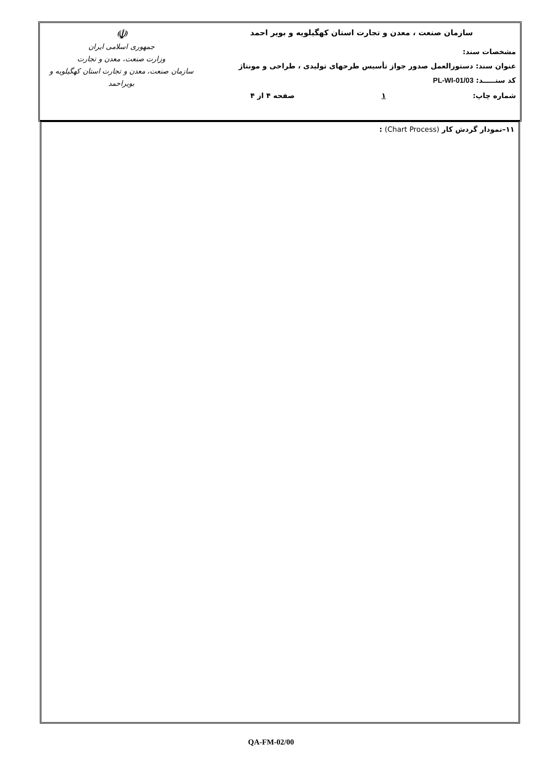| سازمان صنعت ، معدن و تجارت استان کهگیلویه و بویر احمد مشخصات سند: عنوان سند: دستورالعمل صدور جواز تأسیس طرحهای تولیدی ، طراحی و مونتاژ کد سنـــــد: PL-WI-01/03 شماره چاپ: ۱ صفحه ۴ از ۴ | ☫ جمهوری اسلامی ایران وزارت صنعت، معدن و تجارت سازمان صنعت، معدن و تجارت استان کهگیلویه و بویراحمد |
۱۱–نمودار گردش کار (Chart Process) :
QA-FM-02/00